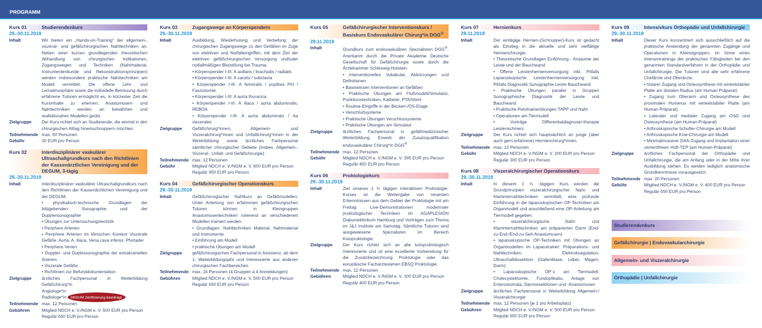PROGRAMM
Kurs 01 Studierendenkurs
29.-30.11.2019
Inhalt Wir bieten ein „Hands-on-Training“ der allgemein-, viszeral- und gefäßchirurgischen Nahttechniken an. Neben einer kurzen grundlegenden theoretischen Abhandlung von chirurgischen Indikationen, Zugangswegen und Techniken (Nahtmaterial, Instrumentenkunde und Rekonstruktionsprinzipien) werden insbesondere praktische Nahttechniken am Modell vermittelt. Die offene Lehr- und Lernatmosphäre sowie die individelle Betreuung durch erfahrene Tutoren ermöglicht es, in kürzester Zeit die Kursinhalte zu erlernen. Anastomosen- und Nahttechniken werden an bewährten und realitätsnahen Modellen geübt.
Zielgruppe Der Kurs richtet sich an Studierende, die einmal in den chirurgischen Alltag hineinschnuppern möchten.
Teilnehmende max. 50 Personen
Gebühr 30 EUR pro Person
Kurs 02 Interdisziplinärer vaskulärer Ultraschallgrundkurs nach den Richtlinien der Kassenärztlichen Vereinigung und der DEGUM, 3-tägig
28.-30.11.2019
Inhalt Interdisziplinärer vaskulärer Ultraschallgrundkurs nach den Richtlinien der Kassenärztlichen Vereinigung und der DEGUM.
• physikalisch-technische Grundlagen der bildgebenden Sonographie und der Dopplersonographie
• Übungen zur Untersuchungstechnik
• Periphere Arterien
• Periphere Arterien im klinischen Kontext Viszerale Gefäße: Aorta, A. iliaca, Vena cava inferior, Pfortader
• Periphere Venen
• Doppler- und Duplexsonographie der extrakraniellen Arterien
• Viszerale Gefäße
• Richtlinien zur Befunddokumentation
Zielgruppe ärztliches Fachpersonal in Weiterbildung Gefäßchirurg*in
Angiologe*in
Radiologe*in DEGUM Zertifizierung beantragt.
Teilnehmende max. 12 Personen
Gebühren Mitglied NDCH e. V./NGM e. V. 500 EUR pro Person
Regulär 650 EUR pro Person
Kurs 03 Zugangswege an Körperspendern
29.-30.11.2019
Inhalt Ausbildung, Wiederholung und Vertiefung der chirurgischen Zugangswege zu den Gefäßen im Zuge von elektiven und Notfalleingriffen, mit dem Ziel der elektiven gefäßchirurgischen Versorgung und/oder notfallmäßigen Blutstillung bei Trauma.
• Körperspender I-III: A axillaris / brachialis / radialis
• Körperspender I-III: A carotis / subclavia
• Körperspender I-III: A femoralis / poplitea PIII / Fasziotomie
• Körperspender I-III: A aorta thoracica
• Körperspender I-III: A iliaca / aorta abdominalis, REBOA
• Körperspender I-III: A aorta abdominals / Aa viscerales
Zielgruppe Gefäßchirurg*innen, Allgemein- und Viszeralchirurg*innen und Unfalllchirurg*innen in der Weiterbildung sowie ärztliches Fachpersonal sämtlicher chirurgischer Gebiete (insbes. Allgemein-, Viszeral-, Unfall- und Gefäßchirurgie)
Teilnehmende max. 12 Personen
Gebühr Mitglied NDCH e. V./NGM e. V. 800 EUR pro Person
Regulär 950 EUR pro Person
Kurs 04 Gefäßchirurgischer Operationskurs
29.-30.11.2019
Inhalt Gefäßchirurgischer Nahtkurs an Gefäßmodellen. Unter Anleitung von erfahrenen gefäßchirurgischen Tutoren können in Kleingruppen Anastomosentechniken rotierend an verschiedenen Modellen trainiert werden.
• Grundlagen: Nahttechniken Material, Nahtmaterial und Instrumente
• Einführung am Modell
• praktische Übungen am Modell
Zielgruppe gefäßchirurgisches Fachpersonal in Assistenz, ab dem 1. Weiterbildungsjahr und Interessierte aus anderen chirurgischen Fachbereichen
Teilnehmende max. 16 Personen (4 Gruppen á 4 Anmeldungen)
Gebühren Mitglied NDCH e. V./NGM e. V. 500 EUR pro Person
Regulär 650 EUR pro Person
Kurs 05 Gefäßchirurgischer Interventionskurs / Basiskurs Endovaskulärer Chirurg*in DGG<sup>®</sup>
29.11.2019
Inhalt Grundkurs zum endovaskulären Spezialisten DGG<sup>®</sup>. Anerkannt durch die Private Akademie Deutsche Gesellschaft für Gefäßchirurgie sowie durch die Ärztekammer Schleswig-Holstein.
• Interventionelles Vokabular, Abkürzungen und Definitionen
• Basiswissen Interventionen an Gefäßen
• Praktische Übungen am Flußmodell/Simulator, Punktionstechniken, Katheter, PTA/Stent
• Routine-Eingriffe in der Becken-/OS-Etage
• Verschlußsysteme
• Praktische Übungen Verschlussysteme
• Praktische Übungen am Simulator
Zielgruppe ärztliches Fachpersonal in gefäßmedizinischer Weiterbildung; Erwerb der Zusatzqualifikation endovaskulärer Chirurg*in DGG<sup>®</sup>
Teilnehmende max. 12 Personen
Gebühr Mitglied NDCH e. V./NGM e. V. 395 EUR pro Person
Regulär 450 EUR pro Person
Kurs 06 Proktologiekurs
29.-30.11.2019
Inhalt Ziel unseres 1 ½ tägigen interaktiven Proktologie-Kurses ist die Weitergabe von neuesten Erkenntnissen aus dem Gebiet der Proktologie mit am Freitag Live-Demonstrationen modernster proktologischer Techniken im AGAPLESION Diakonieklinikum Hamburg und Vorträgen zum Thema im J&J Institute am Samstag. Sämtliche Tutoren sind ausgewiesene Spezialisten im Bereich Koloproktologie.
Zielgruppe Der Kurs richtet sich an alle koloproktologisch Interessierte und ist eine exzellente Vorbereitung für die Zusatzbezeichnung Proktologie oder das europäische Facharztexamen EBSQ Proktologie.
Teilnehmende max. 12 Personen
Gebühren Mitglied NDCH e. V./NGM e. V. 300 EUR pro Person
Regulär 400 EUR pro Person
Kurs 07 Hernienkurs
29.11.2019
Inhalt Der eintägige Hernien-(Schnupper)-Kurs ist gedacht als Einstieg in die aktuelle und sehr vielfältige Hernienchirurgie.
• Theoretische Grundlagen Einführung - Anatomie der Leiste und der Bauchwand
• Offene Leistenhernienversorgung inkl. Pitfalls Laparoskopische Leistenhernienversorgung inkl. Pitfalls Diagnostik Sonographie Leiste Bauchwand
• Praktische Übungen parallel in Gruppen Sonographische Diagnostik der Leiste und Bauchwand
• Praktische Pelvitrainerübungen TAPP und Naht
• Operationen am Tiermodell
• Vorträge Differentialdiagnose/-therapie Leistenschmerz
Zielgruppe Der Kurs richtet sich hauptsächlich an junge (aber auch gern erfahrene) Hernienchirurg*innen.
Teilnehmende max. 12 Personen
Gebühr Mitglied NDCH e. V./NGM e. V. 200 EUR pro Person
Regulär 300 EUR pro Person
Kurs 08 Viszeralchirurgischer Operationskurs
29.-30.11.2019
Inhalt In diesem 1 ½ -tägigen Kurs werden die Grundprinzipien viszeralchirurgischer Naht- und Klammernahttechniken vermittelt, eine profunde Einführung in die laparoskopischen OP-Techniken am Organmodell und anschließend eine OP-Anleitung am Tiermodell gegeben.
• viszeralchirurgische Naht- und Klammernahttechniken am präparierten Darm (End-zu-End-/End-zu-Seit-Anastomosen)
• laparoskopische OP-Techniken mit Übungen an Organmodellen im Laparotrainer: Präparations- und Nahttechniken, Elektrokoagulation, Ultraschalldissektion (Gallenblase, Leber, Magen, Darm)
• Laparoskopische OP´s am Tiermodell: Cholecystektomie, Fundoplikatio, Anlage von Enterostomata, Darmresektionen und -Anastomosen
Zielgruppe ärztliches Fachpersonal in Weiterbildung Allgemein-/ Viszeralchirurgie
Teilnehmende max. 12 Personen (je 2 pro Arbeitsplatz)
Gebühren Mitglied NDCH e. V./NGM e. V. 500 EUR pro Person
Regulär 650 EUR pro Person
Kurs 09 Intensivkurs Orthopädie und Unfallchirurgie
29.-30.11.2019
Inhalt Dieser Kurs konzentriert sich ausschließlich auf die praktische Anwendung der genannten Zugänge und Operationen in Kleinstgruppen, im Sinne eines Intensivtrainings der praktischen Fähigkeiten bei den genannten Standardverfahren in der Orthopädie und Unfallchirurgie. Die Tutoren sind alle sehr erfahrene Chefärzte und Oberärzte.
• Volarer Zugang und Osteosynthese mit winkelstabiler Platte am distalen Radius (am Human-Präparat)
• Zugang zum Oberarm und Osteosynthese des proximalen Humerus mit winkelstabiler Platte (am Human-Präparat)
• Lateraler und medialer Zugang am OSG und Osteosynthese (am Human-Präparat)
• Arthroskopische Schulter-Chirurgie am Modell
• Arthroskopische Knie-Chirurgie am Modell
• Minimalinvasiver DAA-Zugang und Implantation einer zementfreien Hüft-TEP (am Human-Präparat)
Zielgruppe ärztliches Fachpersonal der Orthopädie und Unfallchirurgie, die am Anfang oder in der Mitte ihrer Ausbildung stehen. Es werden lediglich anatomische Grundkenntnisse vorausgesetzt.
Teilnehmende max. 20 Personen
Gebühr Mitglied NDCH e. V./NGM e. V. 400 EUR pro Person
Regulär 650 EUR pro Person
Studierendenkurs
Gefäßchirurgie | Endovaskularchirurgie
Allgemein- und Viszeralchirurgie
Orthopädie | Unfallchirurgie